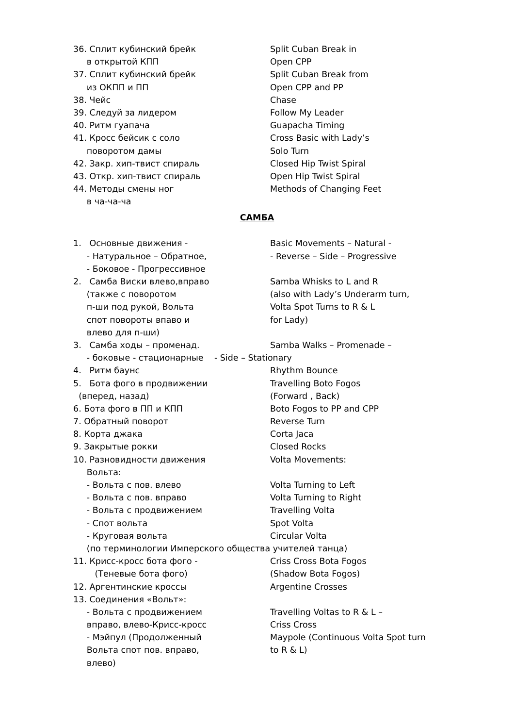36. Сплит кубинский брейк Split Cuban Break in
в открытой КПП Open CPP
37. Сплит кубинский брейк Split Cuban Break from
из ОКПП и ПП Open CPP and PP
38. Чейс Chase
39. Следуй за лидером Follow My Leader
40. Ритм гуапача Guapacha Timing
41. Кросс бейсик с соло Cross Basic with Lady’s
поворотом дамы Solo Turn
42. Закр. хип-твист спираль Closed Hip Twist Spiral
43. Откр. хип-твист спираль Open Hip Twist Spiral
44. Методы смены ног Methods of Changing Feet
в ча-ча-ча
САМБА
1. Основные движения - Basic Movements – Natural -
- Натуральное – Обратное, - Reverse – Side – Progressive
- Боковое - Прогрессивное
2. Самба Виски влево,вправо Samba Whisks to L and R
(также с поворотом (also with Lady’s Underarm turn,
п-ши под рукой, Вольта Volta Spot Turns to R & L
спот повороты впаво и for Lady)
влево для п-ши)
3. Самба ходы – променад. Samba Walks – Promenade –
- боковые - стационарные - Side – Stationary
4. Ритм баунс Rhythm Bounce
5. Бота фого в продвижении Travelling Boto Fogos
(вперед, назад) (Forward , Back)
6. Бота фого в ПП и КПП Boto Fogos to PP and CPP
7. Обратный поворот Reverse Turn
8. Корта джака Corta Jaca
9. Закрытые рокки Closed Rocks
10. Разновидности движения Volta Movements:
Вольта:
- Вольта с пов. влево Volta Turning to Left
- Вольта с пов. вправо Volta Turning to Right
- Вольта с продвижением Travelling Volta
- Спот вольта Spot Volta
- Круговая вольта Circular Volta
(по терминологии Имперского общества учителей танца)
11. Крисс-кросс бота фого - Criss Cross Bota Fogos
(Теневые бота фого) (Shadow Bota Fogos)
12. Аргентинские кроссы Argentine Crosses
13. Соединения «Вольт»:
- Вольта с продвижением Travelling Voltas to R & L –
вправо, влево-Крисс-кросс Criss Cross
- Мэйпул (Продолженный Maypole (Continuous Volta Spot turn
Вольта спот пов. вправо, to R & L)
влево)